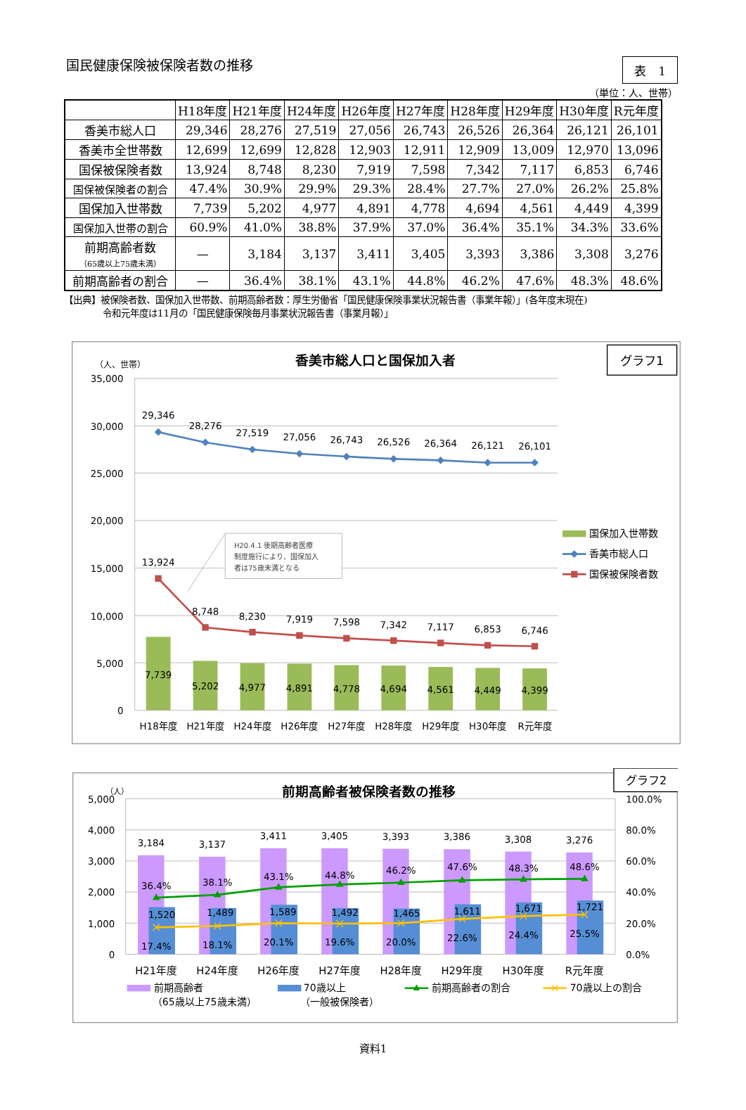国民健康保険被保険者数の推移
表　1
（単位：人、世帯）
| | H18年度 | H21年度 | H24年度 | H26年度 | H27年度 | H28年度 | H29年度 | H30年度 | R元年度 |
| --- | --- | --- | --- | --- | --- | --- | --- | --- | --- |
| 香美市総人口 | 29,346 | 28,276 | 27,519 | 27,056 | 26,743 | 26,526 | 26,364 | 26,121 | 26,101 |
| 香美市全世帯数 | 12,699 | 12,699 | 12,828 | 12,903 | 12,911 | 12,909 | 13,009 | 12,970 | 13,096 |
| 国保被保険者数 | 13,924 | 8,748 | 8,230 | 7,919 | 7,598 | 7,342 | 7,117 | 6,853 | 6,746 |
| 国保被保険者の割合 | 47.4% | 30.9% | 29.9% | 29.3% | 28.4% | 27.7% | 27.0% | 26.2% | 25.8% |
| 国保加入世帯数 | 7,739 | 5,202 | 4,977 | 4,891 | 4,778 | 4,694 | 4,561 | 4,449 | 4,399 |
| 国保加入世帯の割合 | 60.9% | 41.0% | 38.8% | 37.9% | 37.0% | 36.4% | 35.1% | 34.3% | 33.6% |
| 前期高齢者数 （65歳以上75歳未満） | — | 3,184 | 3,137 | 3,411 | 3,405 | 3,393 | 3,386 | 3,308 | 3,276 |
| 前期高齢者の割合 | — | 36.4% | 38.1% | 43.1% | 44.8% | 46.2% | 47.6% | 48.3% | 48.6% |
【出典】被保険者数、国保加入世帯数、前期高齢者数：厚生労働省「国民健康保険事業状況報告書（事業年報）」(各年度末現在)
令和元年度は11月の「国民健康保険毎月事業状況報告書（事業月報）」
香美市総人口と国保加入者
グラフ1
（人、世帯）
35,000
30,000
25,000
20,000
15,000
10,000
5,000
0
7,739
5,202
4,977
4,891
4,778
4,694
4,561
4,449
4,399
29,346
28,276
27,519
27,056
26,743
26,526
26,364
26,121
26,101
13,924
8,748
8,230
7,919
7,598
7,342
7,117
6,853
6,746
H20.4.1 後期高齢者医療
制度施行により、国保加入
者は75歳未満となる
H18年度
H21年度
H24年度
H26年度
H27年度
H28年度
H29年度
H30年度
R元年度
国保加入世帯数
香美市総人口
国保被保険者数
グラフ2
前期高齢者被保険者数の推移
（人）
5,000
4,000
3,000
2,000
1,000
0
100.0%
80.0%
60.0%
40.0%
20.0%
0.0%
3,184
3,137
3,411
3,405
3,393
3,386
3,308
3,276
1,520
1,489
1,589
1,492
1,465
1,611
1,671
1,721
36.4%
38.1%
43.1%
44.8%
46.2%
47.6%
48.3%
48.6%
17.4%
18.1%
20.1%
19.6%
20.0%
22.6%
24.4%
25.5%
H21年度
H24年度
H26年度
H27年度
H28年度
H29年度
H30年度
R元年度
前期高齢者
（65歳以上75歳未満）
70歳以上
（一般被保険者）
前期高齢者の割合
70歳以上の割合
資料1